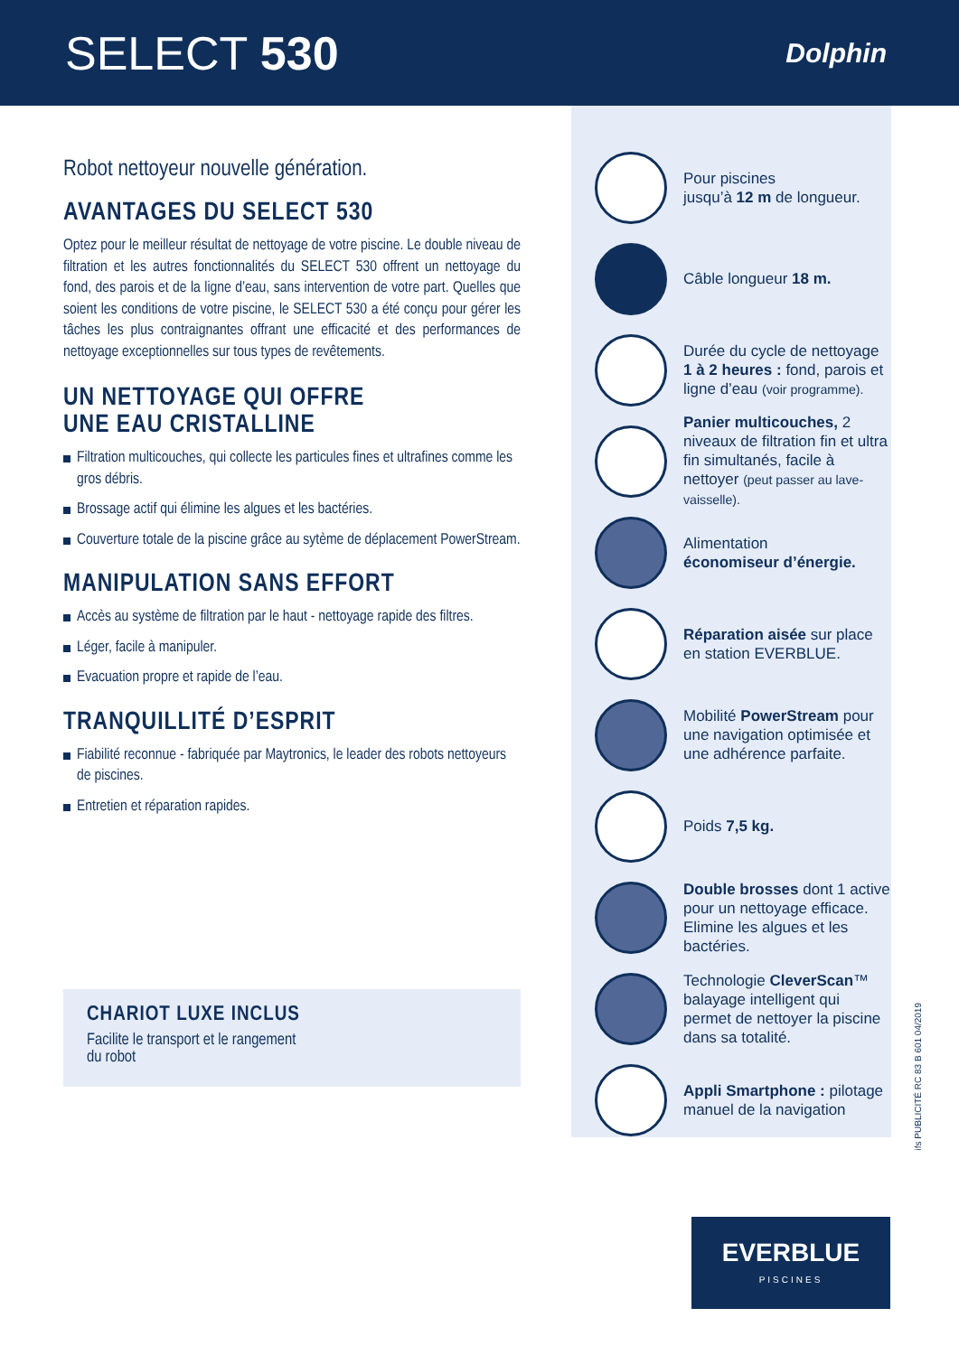SELECT 530
Dolphin
Robot nettoyeur nouvelle génération.
AVANTAGES DU SELECT 530
Optez pour le meilleur résultat de nettoyage de votre piscine. Le double niveau de filtration et les autres fonctionnalités du SELECT 530 offrent un nettoyage du fond, des parois et de la ligne d’eau, sans intervention de votre part. Quelles que soient les conditions de votre piscine, le SELECT 530 a été conçu pour gérer les tâches les plus contraignantes offrant une efficacité et des performances de nettoyage exceptionnelles sur tous types de revêtements.
UN NETTOYAGE QUI OFFRE
UNE EAU CRISTALLINE
Filtration multicouches, qui collecte les particules fines et ultrafines comme les gros débris.
Brossage actif qui élimine les algues et les bactéries.
Couverture totale de la piscine grâce au sytème de déplacement PowerStream.
MANIPULATION SANS EFFORT
Accès au système de filtration par le haut - nettoyage rapide des filtres.
Léger, facile à manipuler.
Evacuation propre et rapide de l’eau.
TRANQUILLITÉ D’ESPRIT
Fiabilité reconnue - fabriquée par Maytronics, le leader des robots nettoyeurs de piscines.
Entretien et réparation rapides.
CHARIOT LUXE INCLUS
Facilite le transport et le rangement
du robot
Pour piscines
jusqu’à 12 m de longueur.
Câble longueur 18 m.
Durée du cycle de nettoyage 1 à 2 heures : fond, parois et ligne d’eau (voir programme).
Panier multicouches, 2 niveaux de filtration fin et ultra fin simultanés, facile à nettoyer (peut passer au lave-vaisselle).
Alimentation
économiseur d’énergie.
Réparation aisée sur place en station EVERBLUE.
Mobilité PowerStream pour une navigation optimisée et une adhérence parfaite.
Poids 7,5 kg.
Double brosses dont 1 active pour un nettoyage efficace. Elimine les algues et les bactéries.
Technologie CleverScan™ balayage intelligent qui permet de nettoyer la piscine dans sa totalité.
Appli Smartphone : pilotage manuel de la navigation
ifs PUBLICITÉ RC 83 B 601 04/2019
EVERBLUE
PISCINES